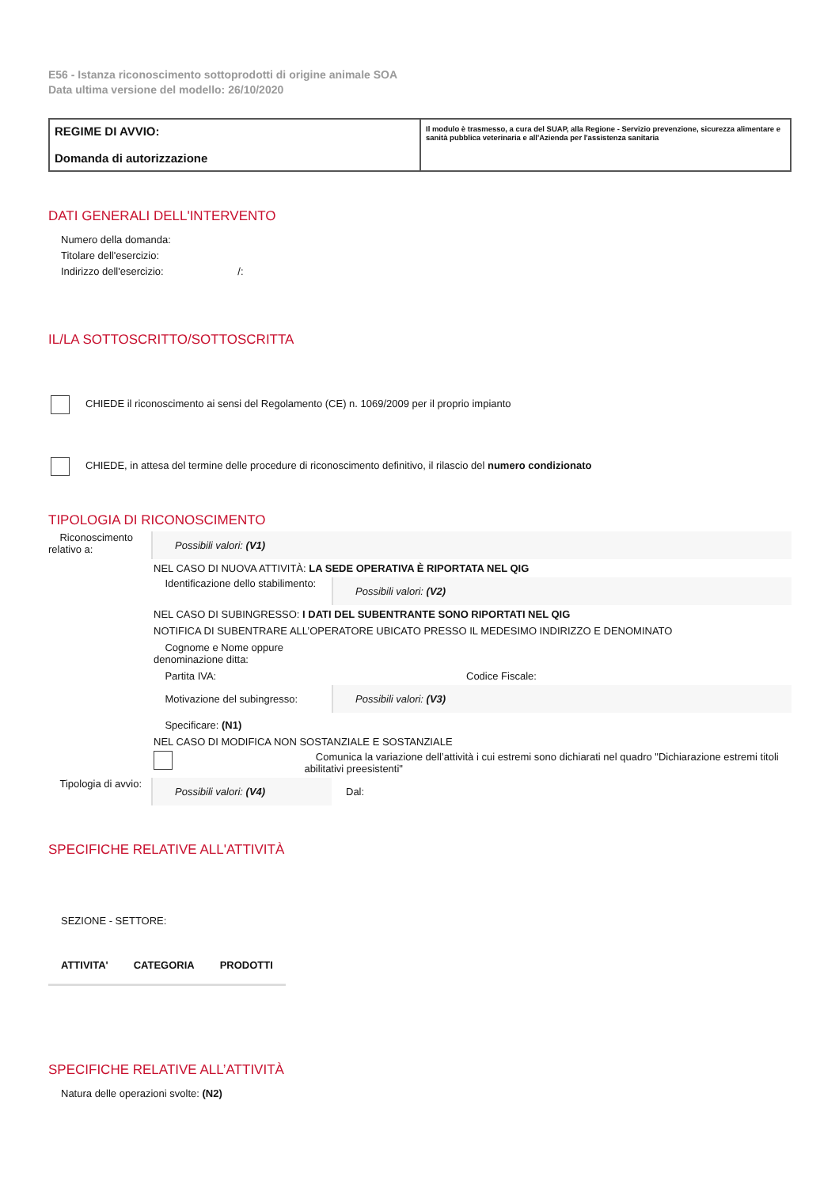E56 - Istanza riconoscimento sottoprodotti di origine animale SOA
Data ultima versione del modello: 26/10/2020
REGIME DI AVVIO:
Domanda di autorizzazione
Il modulo è trasmesso, a cura del SUAP, alla Regione - Servizio prevenzione, sicurezza alimentare e sanità pubblica veterinaria e all'Azienda per l'assistenza sanitaria
DATI GENERALI DELL'INTERVENTO
Numero della domanda:
Titolare dell'esercizio:
Indirizzo dell'esercizio: /:
IL/LA SOTTOSCRITTO/SOTTOSCRITTA
CHIEDE il riconoscimento ai sensi del Regolamento (CE) n. 1069/2009 per il proprio impianto
CHIEDE, in attesa del termine delle procedure di riconoscimento definitivo, il rilascio del numero condizionato
TIPOLOGIA DI RICONOSCIMENTO
Riconoscimento relativo a:
Possibili valori: (V1)
NEL CASO DI NUOVA ATTIVITÀ: LA SEDE OPERATIVA È RIPORTATA NEL QIG
Identificazione dello stabilimento:
Possibili valori: (V2)
NEL CASO DI SUBINGRESSO: I DATI DEL SUBENTRANTE SONO RIPORTATI NEL QIG
NOTIFICA DI SUBENTRARE ALL’OPERATORE UBICATO PRESSO IL MEDESIMO INDIRIZZO E DENOMINATO
Cognome e Nome oppure
denominazione ditta:
Partita IVA: Codice Fiscale:
Motivazione del subingresso: Possibili valori: (V3)
Specificare: (N1)
NEL CASO DI MODIFICA NON SOSTANZIALE E SOSTANZIALE
Comunica la variazione dell’attività i cui estremi sono dichiarati nel quadro "Dichiarazione estremi titoli abilitativi preesistenti"
Tipologia di avvio:
Possibili valori: (V4)
Dal:
SPECIFICHE RELATIVE ALL'ATTIVITÀ
SEZIONE - SETTORE:
| ATTIVITA' | CATEGORIA | PRODOTTI |
| --- | --- | --- |
SPECIFICHE RELATIVE ALL’ATTIVITÀ
Natura delle operazioni svolte: (N2)